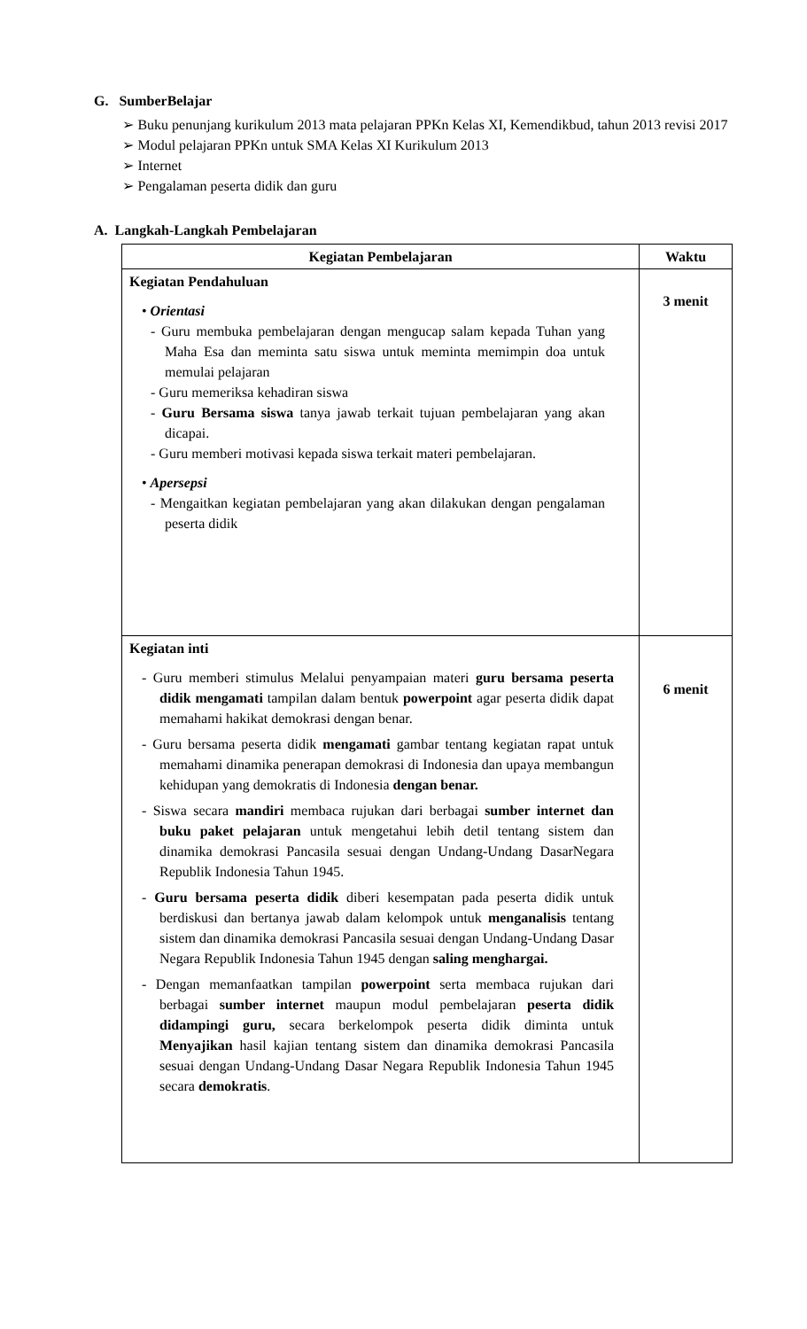G. SumberBelajar
➢ Buku penunjang kurikulum 2013 mata pelajaran PPKn Kelas XI, Kemendikbud, tahun 2013 revisi 2017
➢ Modul pelajaran PPKn untuk SMA Kelas XI Kurikulum 2013
➢ Internet
➢ Pengalaman peserta didik dan guru
A. Langkah-Langkah Pembelajaran
| Kegiatan Pembelajaran | Waktu |
| --- | --- |
| Kegiatan Pendahuluan • Orientasi - Guru membuka pembelajaran dengan mengucap salam kepada Tuhan yang Maha Esa dan meminta satu siswa untuk meminta memimpin doa untuk memulai pelajaran - Guru memeriksa kehadiran siswa - Guru Bersama siswa tanya jawab terkait tujuan pembelajaran yang akan dicapai. - Guru memberi motivasi kepada siswa terkait materi pembelajaran. • Apersepsi - Mengaitkan kegiatan pembelajaran yang akan dilakukan dengan pengalaman peserta didik | 3 menit |
| Kegiatan inti - Guru memberi stimulus Melalui penyampaian materi guru bersama peserta didik mengamati tampilan dalam bentuk powerpoint agar peserta didik dapat memahami hakikat demokrasi dengan benar. - Guru bersama peserta didik mengamati gambar tentang kegiatan rapat untuk memahami dinamika penerapan demokrasi di Indonesia dan upaya membangun kehidupan yang demokratis di Indonesia dengan benar. - Siswa secara mandiri membaca rujukan dari berbagai sumber internet dan buku paket pelajaran untuk mengetahui lebih detil tentang sistem dan dinamika demokrasi Pancasila sesuai dengan Undang-Undang DasarNegara Republik Indonesia Tahun 1945. - Guru bersama peserta didik diberi kesempatan pada peserta didik untuk berdiskusi dan bertanya jawab dalam kelompok untuk menganalisis tentang sistem dan dinamika demokrasi Pancasila sesuai dengan Undang-Undang Dasar Negara Republik Indonesia Tahun 1945 dengan saling menghargai. - Dengan memanfaatkan tampilan powerpoint serta membaca rujukan dari berbagai sumber internet maupun modul pembelajaran peserta didik didampingi guru, secara berkelompok peserta didik diminta untuk Menyajikan hasil kajian tentang sistem dan dinamika demokrasi Pancasila sesuai dengan Undang-Undang Dasar Negara Republik Indonesia Tahun 1945 secara demokratis . | 6 menit |